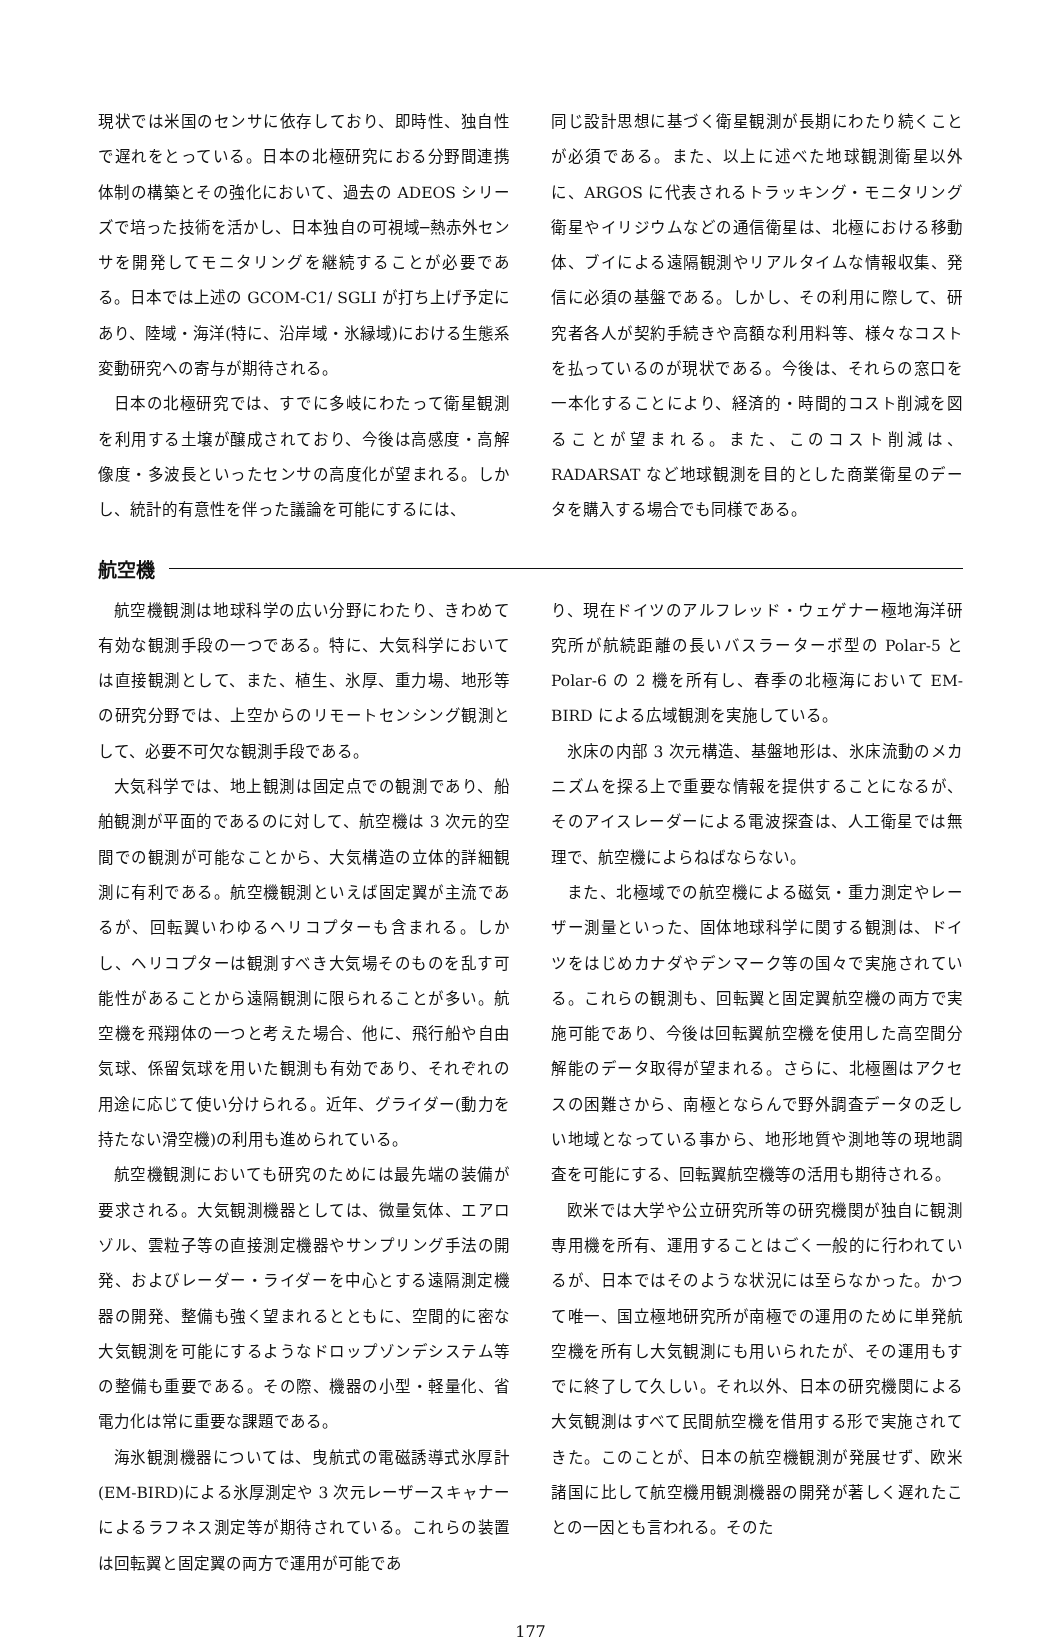現状では米国のセンサに依存しており、即時性、独自性で遅れをとっている。日本の北極研究におる分野間連携体制の構築とその強化において、過去の ADEOS シリーズで培った技術を活かし、日本独自の可視域─熱赤外センサを開発してモニタリングを継続することが必要である。日本では上述の GCOM-C1/ SGLI が打ち上げ予定にあり、陸域・海洋(特に、沿岸域・氷縁域)における生態系変動研究への寄与が期待される。
日本の北極研究では、すでに多岐にわたって衛星観測を利用する土壌が醸成されており、今後は高感度・高解像度・多波長といったセンサの高度化が望まれる。しかし、統計的有意性を伴った議論を可能にするには、
同じ設計思想に基づく衛星観測が長期にわたり続くことが必須である。また、以上に述べた地球観測衛星以外に、ARGOS に代表されるトラッキング・モニタリング衛星やイリジウムなどの通信衛星は、北極における移動体、ブイによる遠隔観測やリアルタイムな情報収集、発信に必須の基盤である。しかし、その利用に際して、研究者各人が契約手続きや高額な利用料等、様々なコストを払っているのが現状である。今後は、それらの窓口を一本化することにより、経済的・時間的コスト削減を図ることが望まれる。また、このコスト削減は、RADARSAT など地球観測を目的とした商業衛星のデータを購入する場合でも同様である。
航空機
航空機観測は地球科学の広い分野にわたり、きわめて有効な観測手段の一つである。特に、大気科学においては直接観測として、また、植生、氷厚、重力場、地形等の研究分野では、上空からのリモートセンシング観測として、必要不可欠な観測手段である。
大気科学では、地上観測は固定点での観測であり、船舶観測が平面的であるのに対して、航空機は 3 次元的空間での観測が可能なことから、大気構造の立体的詳細観測に有利である。航空機観測といえば固定翼が主流であるが、回転翼いわゆるヘリコプターも含まれる。しかし、ヘリコプターは観測すべき大気場そのものを乱す可能性があることから遠隔観測に限られることが多い。航空機を飛翔体の一つと考えた場合、他に、飛行船や自由気球、係留気球を用いた観測も有効であり、それぞれの用途に応じて使い分けられる。近年、グライダー(動力を持たない滑空機)の利用も進められている。
航空機観測においても研究のためには最先端の装備が要求される。大気観測機器としては、微量気体、エアロゾル、雲粒子等の直接測定機器やサンプリング手法の開発、およびレーダー・ライダーを中心とする遠隔測定機器の開発、整備も強く望まれるとともに、空間的に密な大気観測を可能にするようなドロップゾンデシステム等の整備も重要である。その際、機器の小型・軽量化、省電力化は常に重要な課題である。
海氷観測機器については、曳航式の電磁誘導式氷厚計(EM-BIRD)による氷厚測定や 3 次元レーザースキャナーによるラフネス測定等が期待されている。これらの装置は回転翼と固定翼の両方で運用が可能であ
り、現在ドイツのアルフレッド・ウェゲナー極地海洋研究所が航続距離の長いバスラーターボ型の Polar-5 と Polar-6 の 2 機を所有し、春季の北極海において EM-BIRD による広域観測を実施している。
氷床の内部 3 次元構造、基盤地形は、氷床流動のメカニズムを探る上で重要な情報を提供することになるが、そのアイスレーダーによる電波探査は、人工衛星では無理で、航空機によらねばならない。
また、北極域での航空機による磁気・重力測定やレーザー測量といった、固体地球科学に関する観測は、ドイツをはじめカナダやデンマーク等の国々で実施されている。これらの観測も、回転翼と固定翼航空機の両方で実施可能であり、今後は回転翼航空機を使用した高空間分解能のデータ取得が望まれる。さらに、北極圏はアクセスの困難さから、南極とならんで野外調査データの乏しい地域となっている事から、地形地質や測地等の現地調査を可能にする、回転翼航空機等の活用も期待される。
欧米では大学や公立研究所等の研究機関が独自に観測専用機を所有、運用することはごく一般的に行われているが、日本ではそのような状況には至らなかった。かつて唯一、国立極地研究所が南極での運用のために単発航空機を所有し大気観測にも用いられたが、その運用もすでに終了して久しい。それ以外、日本の研究機関による大気観測はすべて民間航空機を借用する形で実施されてきた。このことが、日本の航空機観測が発展せず、欧米諸国に比して航空機用観測機器の開発が著しく遅れたことの一因とも言われる。そのた
177